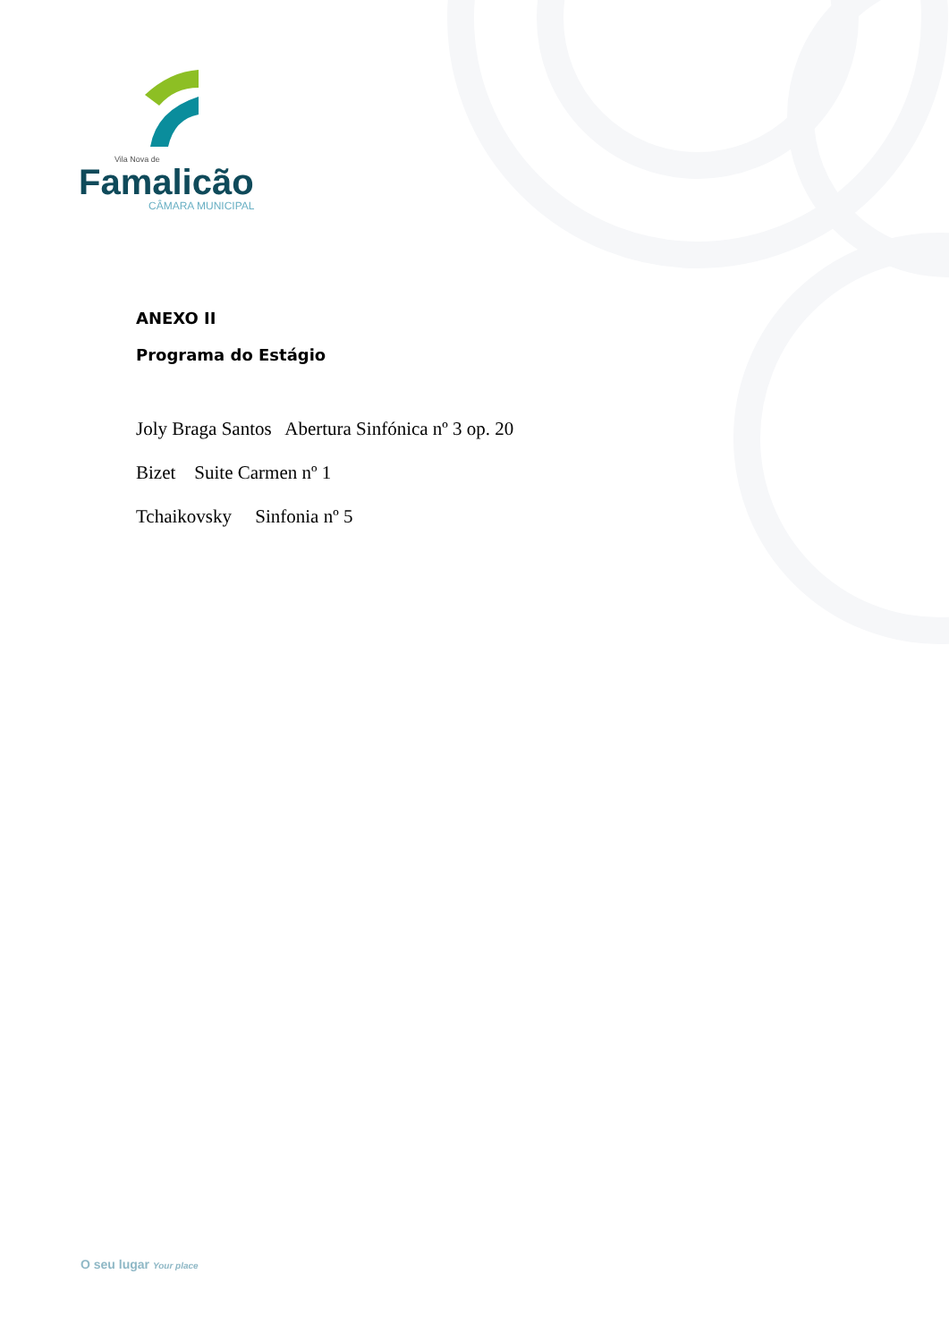Vila Nova de
Famalicão
CÂMARA MUNICIPAL
ANEXO II
Programa do Estágio
Joly Braga Santos Abertura Sinfónica nº 3 op. 20
Bizet Suite Carmen nº 1
Tchaikovsky Sinfonia nº 5
O seu lugar Your place